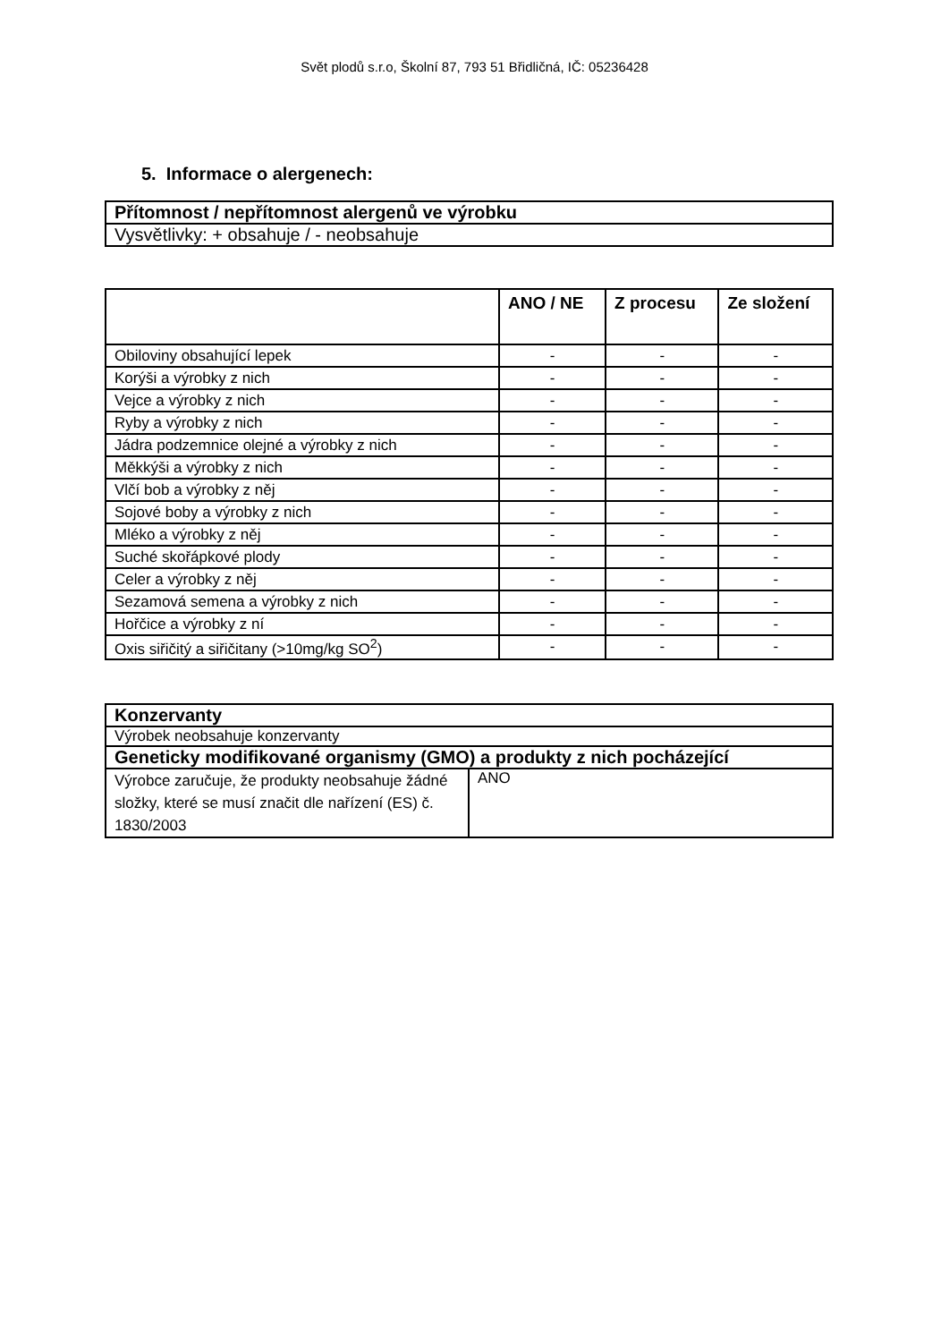Svět plodů s.r.o, Školní 87, 793 51 Břidličná, IČ: 05236428
5. Informace o alergenech:
| Přítomnost / nepřítomnost alergenů ve výrobku |
| --- |
| Vysvětlivky: + obsahuje / - neobsahuje |
| | ANO / NE | Z procesu | Ze složení |
| --- | --- | --- | --- |
| Obiloviny obsahující lepek | - | - | - |
| Korýši a výrobky z nich | - | - | - |
| Vejce a výrobky z nich | - | - | - |
| Ryby a výrobky z nich | - | - | - |
| Jádra podzemnice olejné a výrobky z nich | - | - | - |
| Měkkýši a výrobky z nich | - | - | - |
| Vlčí bob a výrobky z něj | - | - | - |
| Sojové boby a výrobky z nich | - | - | - |
| Mléko a výrobky z něj | - | - | - |
| Suché skořápkové plody | - | - | - |
| Celer a výrobky z něj | - | - | - |
| Sezamová semena a výrobky z nich | - | - | - |
| Hořčice a výrobky z ní | - | - | - |
| Oxis siřičitý a siřičitany (>10mg/kg SO<sup>2</sup>) | - | - | - |
| Konzervanty | |
| --- | --- |
| Výrobek neobsahuje konzervanty | |
| Geneticky modifikované organismy (GMO) a produkty z nich pocházející | |
| Výrobce zaručuje, že produkty neobsahuje žádné složky, které se musí značit dle nařízení (ES) č. 1830/2003 | ANO |